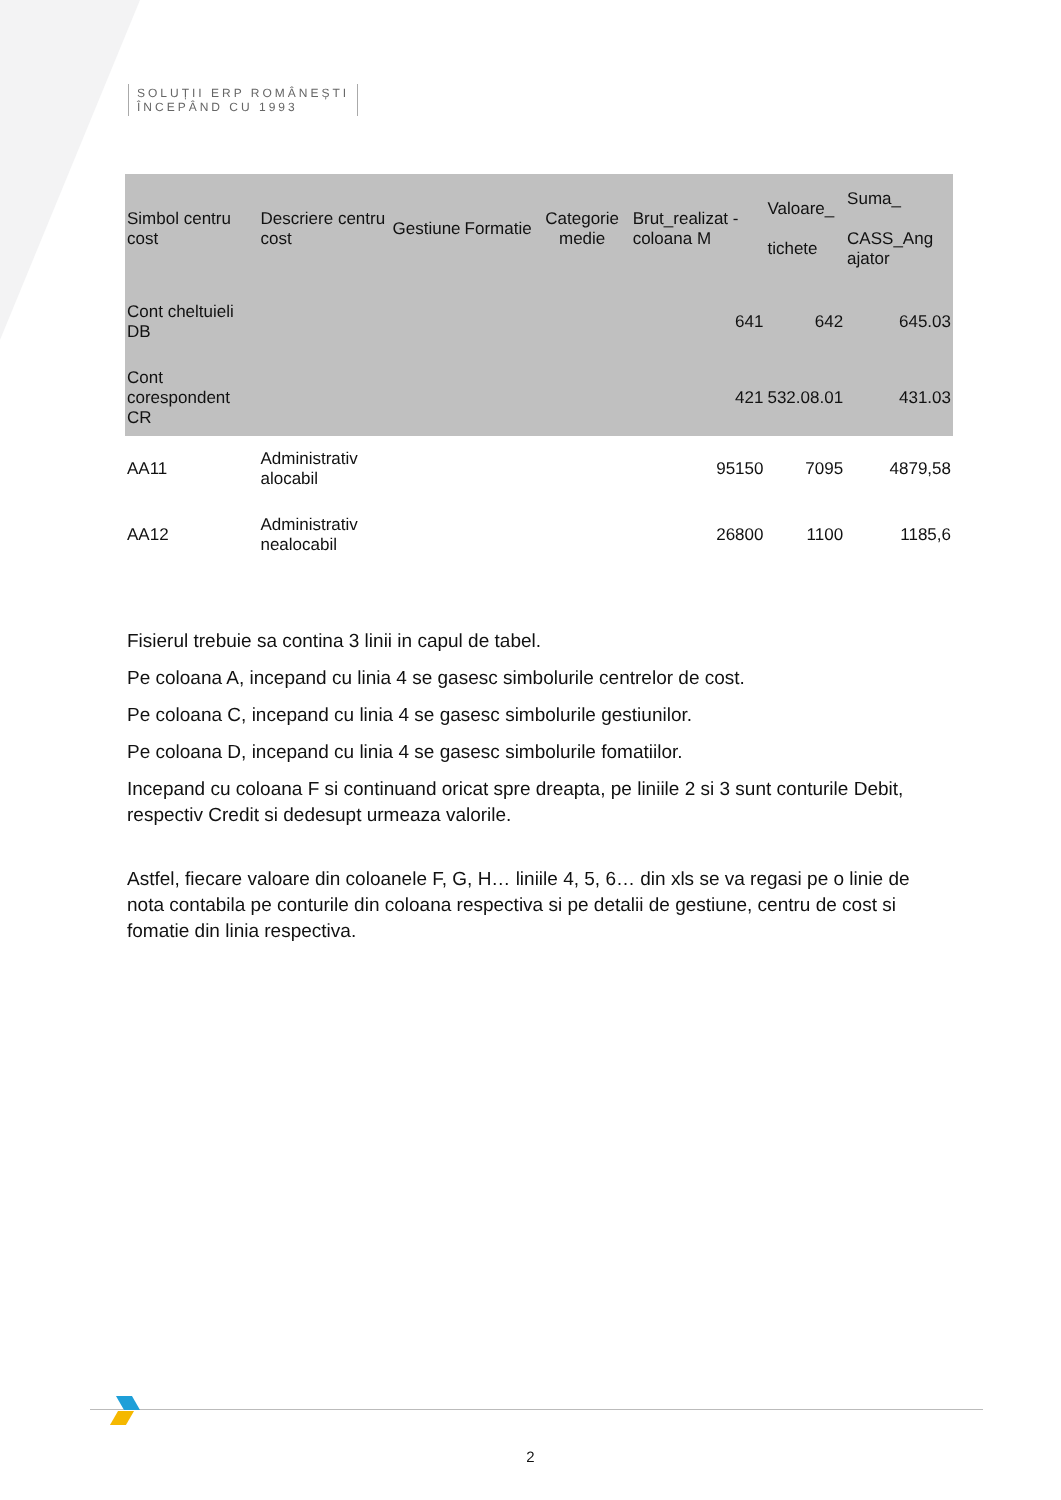SOLUȚII ERP ROMÂNEȘTI
ÎNCEPÂND CU 1993
| Simbol centru cost | Descriere centru cost | Gestiune | Formatie | Categorie medie | Brut_realizat - coloana M | Valoare_ tichete | Suma_ CASS_Ang ajator |
| --- | --- | --- | --- | --- | --- | --- | --- |
| Cont cheltuieli DB | | | | | 641 | 642 | 645.03 |
| Cont corespondent CR | | | | | 421 | 532.08.01 | 431.03 |
| AA11 | Administrativ alocabil | | | | 95150 | 7095 | 4879,58 |
| AA12 | Administrativ nealocabil | | | | 26800 | 1100 | 1185,6 |
Fisierul trebuie sa contina 3 linii in capul de tabel.
Pe coloana A, incepand cu linia 4 se gasesc simbolurile centrelor de cost.
Pe coloana C, incepand cu linia 4 se gasesc simbolurile gestiunilor.
Pe coloana D, incepand cu linia 4 se gasesc simbolurile fomatiilor.
Incepand cu coloana F si continuand oricat spre dreapta, pe liniile 2 si 3 sunt conturile Debit, respectiv Credit si dedesupt urmeaza valorile.
Astfel, fiecare valoare din coloanele F, G, H… liniile 4, 5, 6… din xls se va regasi pe o linie de nota contabila pe conturile din coloana respectiva si pe detalii de gestiune, centru de cost si fomatie din linia respectiva.
2